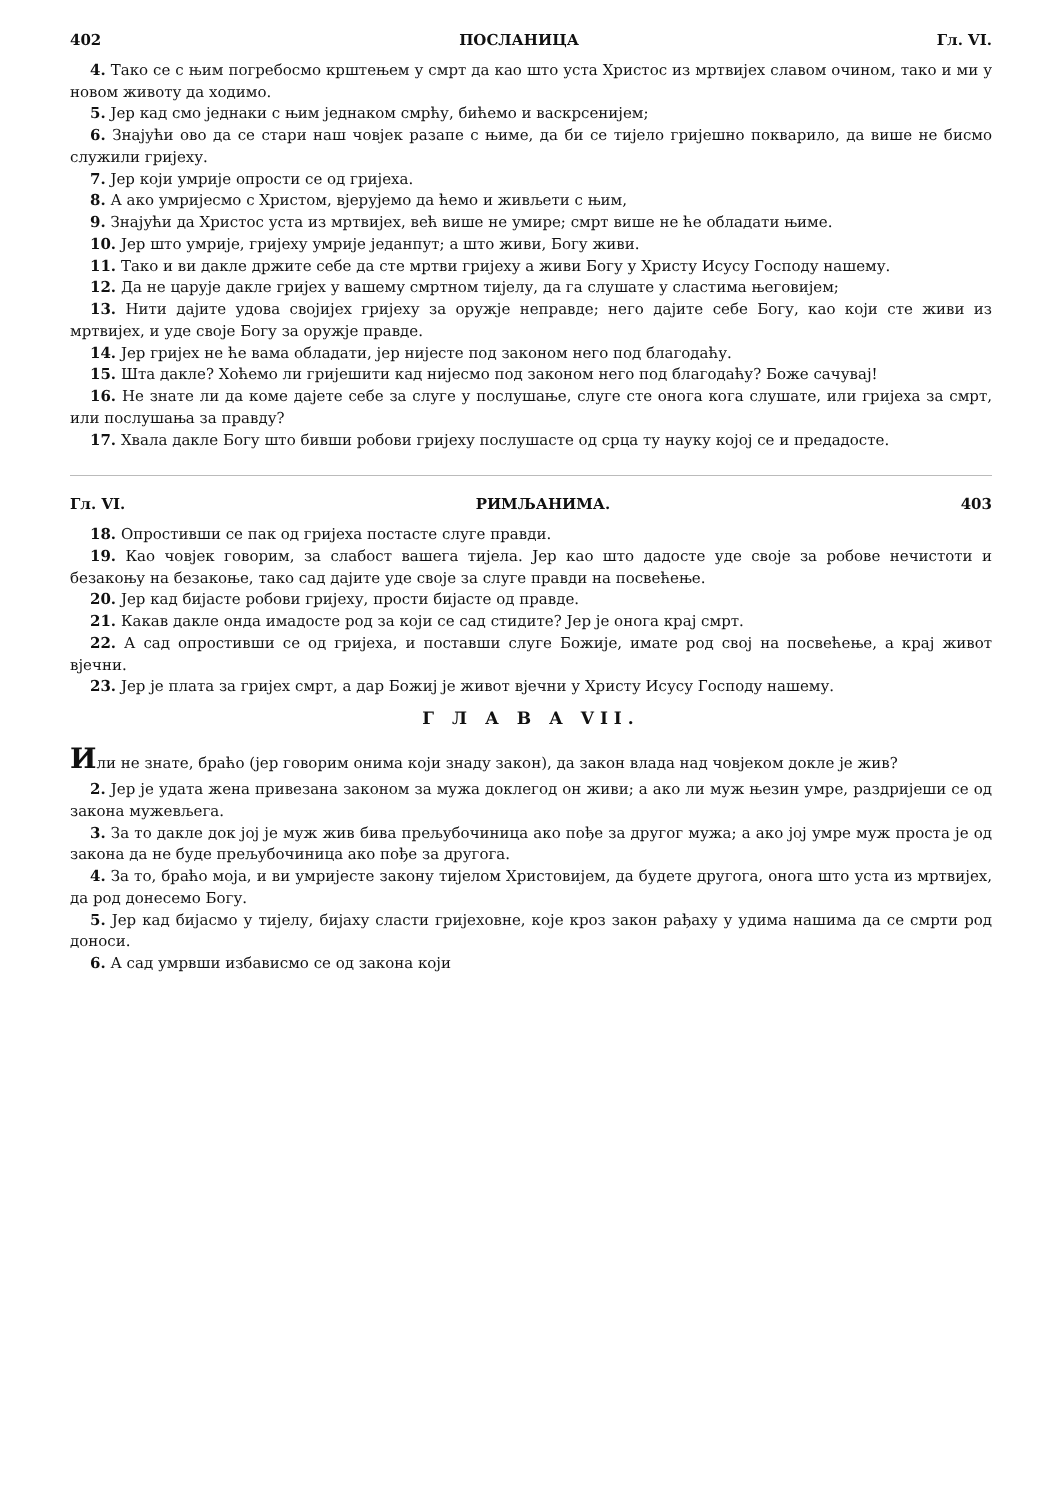402 ПОСЛАНИЦА Гл. VI.
4. Тако се с њим погребосмо крштењем у смрт да као што уста Христос из мртвијех славом очином, тако и ми у новом животу да ходимо.
5. Јер кад смо једнаки с њим једнаком смрћу, бићемо и васкрсенијем;
6. Знајући ово да се стари наш човјек разапе с њиме, да би се тијело гријешно покварило, да више не бисмо служили гријеху.
7. Јер који умрије опрости се од гријеха.
8. А ако умријесмо с Христом, вјерујемо да ћемо и живљети с њим,
9. Знајући да Христос уста из мртвијех, већ више не умире; смрт више не ће обладати њиме.
10. Јер што умрије, гријеху умрије једанпут; а што живи, Богу живи.
11. Тако и ви дакле држите себе да сте мртви гријеху а живи Богу у Христу Исусу Господу нашему.
12. Да не царује дакле гријех у вашему смртном тијелу, да га слушате у сластима његовијем;
13. Нити дајите удова својијех гријеху за оружје неправде; него дајите себе Богу, као који сте живи из мртвијех, и уде своје Богу за оружје правде.
14. Јер гријех не ће вама обладати, јер нијесте под законом него под благодаћу.
15. Шта дакле? Хоћемо ли гријешити кад нијесмо под законом него под благодаћу? Боже сачувај!
16. Не знате ли да коме дајете себе за слуге у послушање, слуге сте онога кога слушате, или гријеха за смрт, или послушања за правду?
17. Хвала дакле Богу што бивши робови гријеху послушасте од срца ту науку којој се и предадосте.
Гл. VI. РИМЉАНИМА. 403
18. Опростивши се пак од гријеха постасте слуге правди.
19. Као човјек говорим, за слабост вашега тијела. Јер као што дадосте уде своје за робове нечистоти и безакоњу на безакоње, тако сад дајите уде своје за слуге правди на посвећење.
20. Јер кад бијасте робови гријеху, прости бијасте од правде.
21. Какав дакле онда имадосте род за који се сад стидите? Јер је онога крај смрт.
22. А сад опростивши се од гријеха, и поставши слуге Божије, имате род свој на посвећење, а крај живот вјечни.
23. Јер је плата за гријех смрт, а дар Божиј је живот вјечни у Христу Исусу Господу нашему.
Г Л А В А VII.
Или не знате, браћо (јер говорим онима који знаду закон), да закон влада над човјеком докле је жив?
2. Јер је удата жена привезана законом за мужа доклегод он живи; а ако ли муж њезин умре, раздријеши се од закона мужевљега.
3. За то дакле док јој је муж жив бива прељубочиница ако пође за другог мужа; а ако јој умре муж проста је од закона да не буде прељубочиница ако пође за другога.
4. За то, браћо моја, и ви умријесте закону тијелом Христовијем, да будете другога, онога што уста из мртвијех, да род донесемо Богу.
5. Јер кад бијасмо у тијелу, бијаху сласти гријеховне, које кроз закон рађаху у удима нашима да се смрти род доноси.
6. А сад умрвши избависмо се од закона који